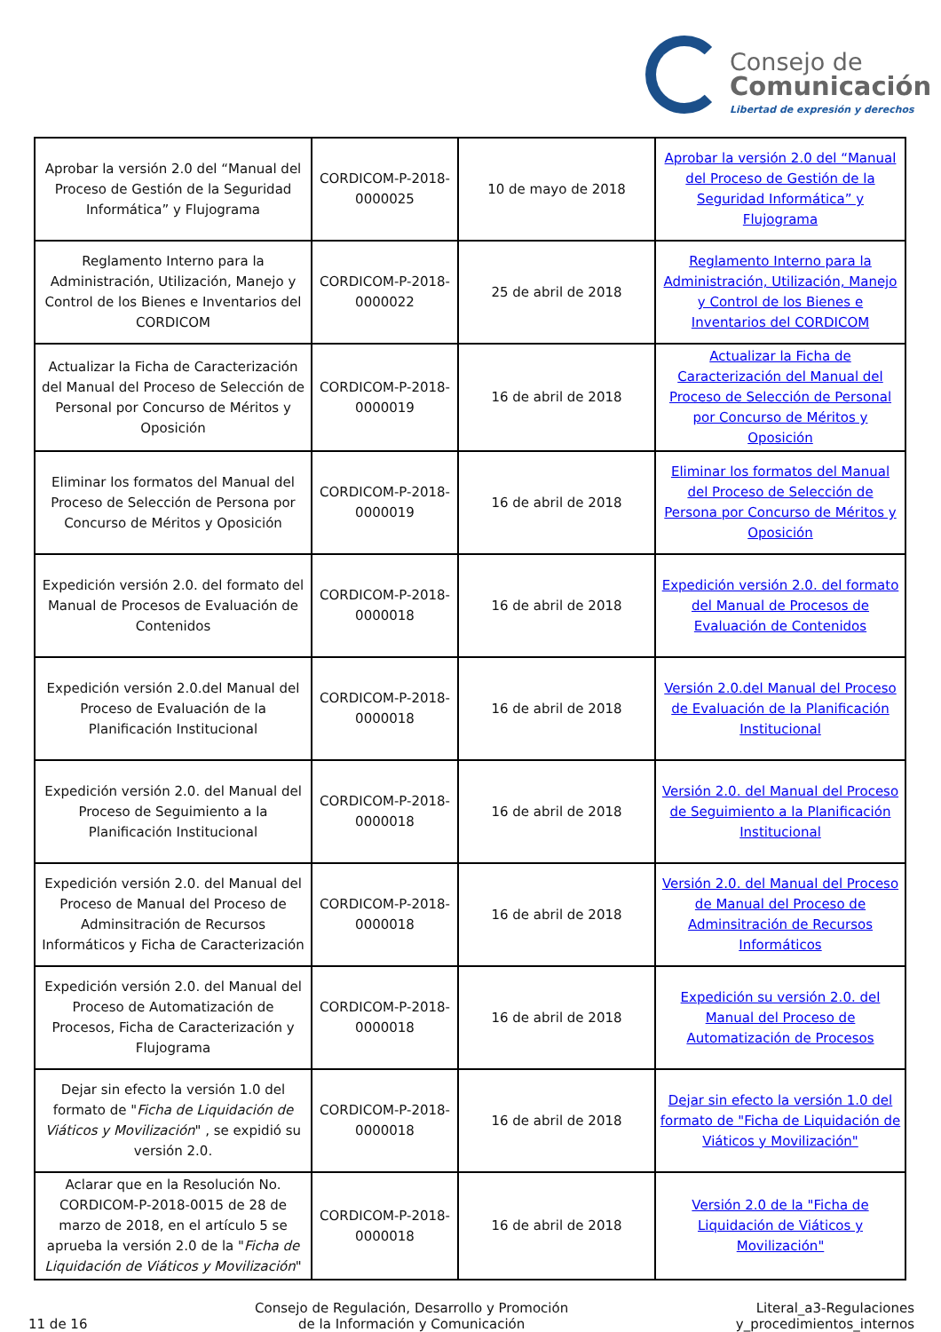Consejo de
Comunicación
Libertad de expresión y derechos
| Aprobar la versión 2.0 del “Manual del Proceso de Gestión de la Seguridad Informática” y Flujograma | CORDICOM-P-2018-0000025 | 10 de mayo de 2018 | Aprobar la versión 2.0 del “Manual del Proceso de Gestión de la Seguridad Informática” y Flujograma |
| Reglamento Interno para la Administración, Utilización, Manejo y Control de los Bienes e Inventarios del CORDICOM | CORDICOM-P-2018-0000022 | 25 de abril de 2018 | Reglamento Interno para la Administración, Utilización, Manejo y Control de los Bienes e Inventarios del CORDICOM |
| Actualizar la Ficha de Caracterización del Manual del Proceso de Selección de Personal por Concurso de Méritos y Oposición | CORDICOM-P-2018-0000019 | 16 de abril de 2018 | Actualizar la Ficha de Caracterización del Manual del Proceso de Selección de Personal por Concurso de Méritos y Oposición |
| Eliminar los formatos del Manual del Proceso de Selección de Persona por Concurso de Méritos y Oposición | CORDICOM-P-2018-0000019 | 16 de abril de 2018 | Eliminar los formatos del Manual del Proceso de Selección de Persona por Concurso de Méritos y Oposición |
| Expedición versión 2.0. del formato del Manual de Procesos de Evaluación de Contenidos | CORDICOM-P-2018-0000018 | 16 de abril de 2018 | Expedición versión 2.0. del formato del Manual de Procesos de Evaluación de Contenidos |
| Expedición versión 2.0.del Manual del Proceso de Evaluación de la Planificación Institucional | CORDICOM-P-2018-0000018 | 16 de abril de 2018 | Versión 2.0.del Manual del Proceso de Evaluación de la Planificación Institucional |
| Expedición versión 2.0. del Manual del Proceso de Seguimiento a la Planificación Institucional | CORDICOM-P-2018-0000018 | 16 de abril de 2018 | Versión 2.0. del Manual del Proceso de Seguimiento a la Planificación Institucional |
| Expedición versión 2.0. del Manual del Proceso de Manual del Proceso de Adminsitración de Recursos Informáticos y Ficha de Caracterización | CORDICOM-P-2018-0000018 | 16 de abril de 2018 | Versión 2.0. del Manual del Proceso de Manual del Proceso de Adminsitración de Recursos Informáticos |
| Expedición versión 2.0. del Manual del Proceso de Automatización de Procesos, Ficha de Caracterización y Flujograma | CORDICOM-P-2018-0000018 | 16 de abril de 2018 | Expedición su versión 2.0. del Manual del Proceso de Automatización de Procesos |
| Dejar sin efecto la versión 1.0 del formato de " Ficha de Liquidación de Viáticos y Movilización " , se expidió su versión 2.0. | CORDICOM-P-2018-0000018 | 16 de abril de 2018 | Dejar sin efecto la versión 1.0 del formato de "Ficha de Liquidación de Viáticos y Movilización" |
| Aclarar que en la Resolución No. CORDICOM-P-2018-0015 de 28 de marzo de 2018, en el artículo 5 se aprueba la versión 2.0 de la " Ficha de Liquidación de Viáticos y Movilización " | CORDICOM-P-2018-0000018 | 16 de abril de 2018 | Versión 2.0 de la "Ficha de Liquidación de Viáticos y Movilización" |
11 de 16
Consejo de Regulación, Desarrollo y Promoción
de la Información y Comunicación
Literal_a3-Regulaciones
y_procedimientos_internos